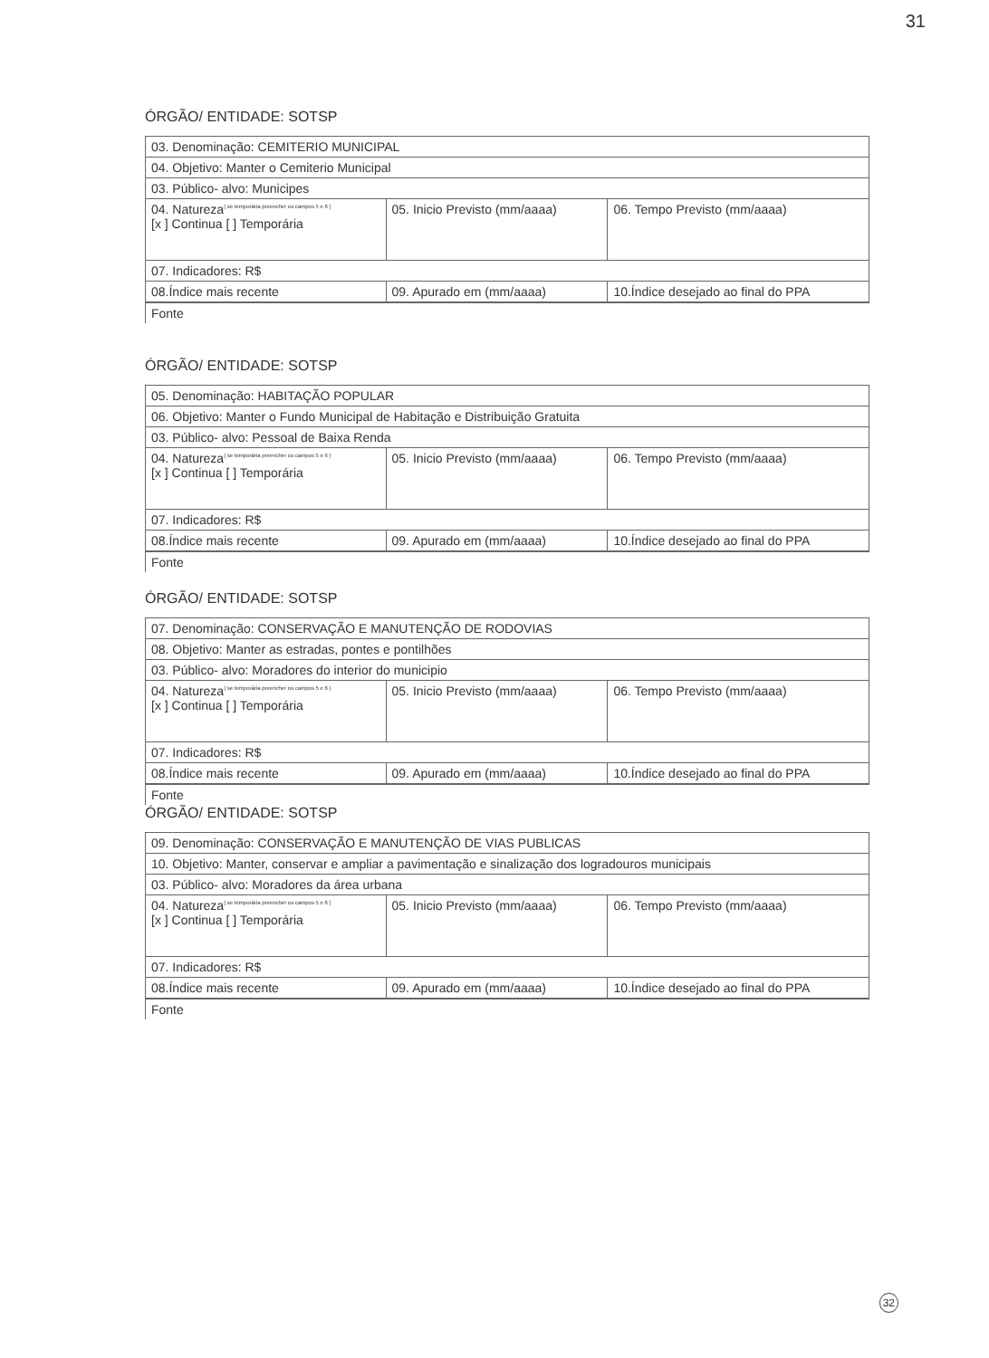31
ÓRGÃO/ ENTIDADE: SOTSP
| 03. Denominação: CEMITERIO MUNICIPAL | | |
| 04. Objetivo: Manter o Cemiterio Municipal | | |
| 03. Público- alvo: Municipes | | |
| 04. Natureza<sup>( se temporária preencher os campos 5 e 6 )</sup> [x ] Continua [ ] Temporária | 05. Inicio Previsto (mm/aaaa) | 06. Tempo Previsto (mm/aaaa) |
| 07. Indicadores: R$ | | |
| 08.Índice mais recente | 09. Apurado em (mm/aaaa) | 10.Índice desejado ao final do PPA |
Fonte
ÓRGÃO/ ENTIDADE: SOTSP
| 05. Denominação: HABITAÇÃO POPULAR | | |
| 06. Objetivo: Manter o Fundo Municipal de Habitação e Distribuição Gratuita | | |
| 03. Público- alvo: Pessoal de Baixa Renda | | |
| 04. Natureza<sup>( se temporária preencher os campos 5 e 6 )</sup> [x ] Continua [ ] Temporária | 05. Inicio Previsto (mm/aaaa) | 06. Tempo Previsto (mm/aaaa) |
| 07. Indicadores: R$ | | |
| 08.Índice mais recente | 09. Apurado em (mm/aaaa) | 10.Índice desejado ao final do PPA |
Fonte
ÓRGÃO/ ENTIDADE: SOTSP
| 07. Denominação: CONSERVAÇÃO E MANUTENÇÃO DE RODOVIAS | | |
| 08. Objetivo: Manter as estradas, pontes e pontilhões | | |
| 03. Público- alvo: Moradores do interior do municipio | | |
| 04. Natureza<sup>( se temporária preencher os campos 5 e 6 )</sup> [x ] Continua [ ] Temporária | 05. Inicio Previsto (mm/aaaa) | 06. Tempo Previsto (mm/aaaa) |
| 07. Indicadores: R$ | | |
| 08.Índice mais recente | 09. Apurado em (mm/aaaa) | 10.Índice desejado ao final do PPA |
Fonte
ÓRGÃO/ ENTIDADE: SOTSP
| 09. Denominação: CONSERVAÇÃO E MANUTENÇÃO DE VIAS PUBLICAS | | |
| 10. Objetivo: Manter, conservar e ampliar a pavimentação e sinalização dos logradouros municipais | | |
| 03. Público- alvo: Moradores da área urbana | | |
| 04. Natureza<sup>( se temporária preencher os campos 5 e 6 )</sup> [x ] Continua [ ] Temporária | 05. Inicio Previsto (mm/aaaa) | 06. Tempo Previsto (mm/aaaa) |
| 07. Indicadores: R$ | | |
| 08.Índice mais recente | 09. Apurado em (mm/aaaa) | 10.Índice desejado ao final do PPA |
Fonte
32